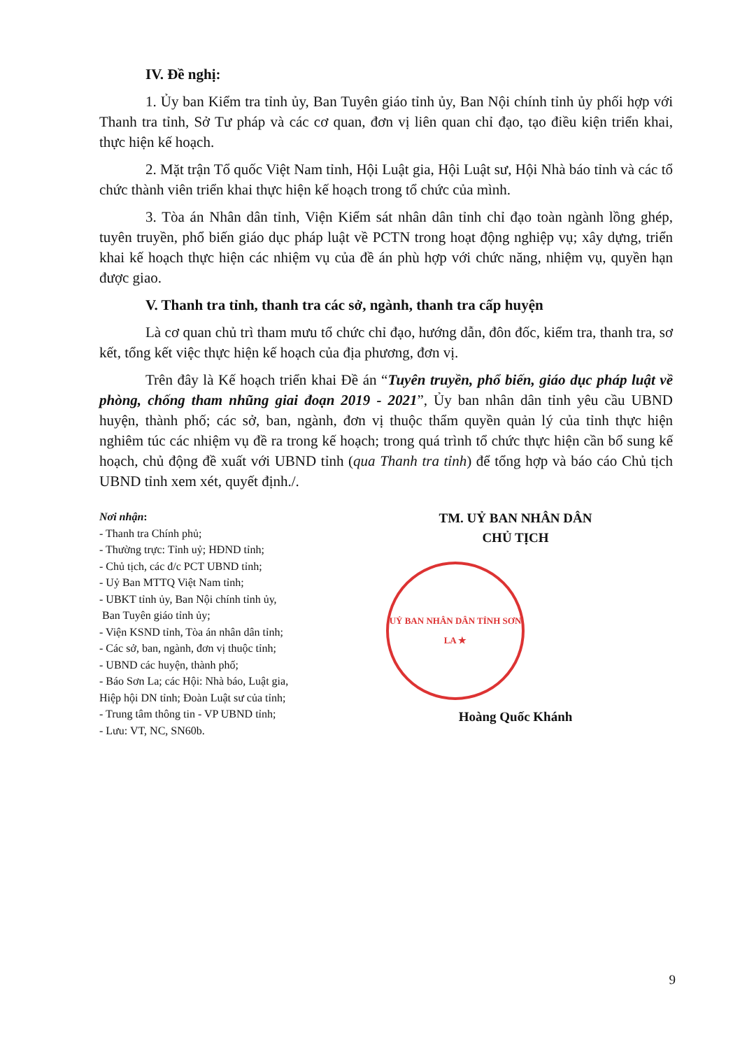IV. Đề nghị:
1. Ủy ban Kiểm tra tỉnh ủy, Ban Tuyên giáo tỉnh ủy, Ban Nội chính tỉnh ủy phối hợp với Thanh tra tỉnh, Sở Tư pháp và các cơ quan, đơn vị liên quan chỉ đạo, tạo điều kiện triển khai, thực hiện kế hoạch.
2. Mặt trận Tổ quốc Việt Nam tỉnh, Hội Luật gia, Hội Luật sư, Hội Nhà báo tỉnh và các tổ chức thành viên triển khai thực hiện kế hoạch trong tổ chức của mình.
3. Tòa án Nhân dân tỉnh, Viện Kiểm sát nhân dân tỉnh chỉ đạo toàn ngành lồng ghép, tuyên truyền, phổ biến giáo dục pháp luật về PCTN trong hoạt động nghiệp vụ; xây dựng, triển khai kế hoạch thực hiện các nhiệm vụ của đề án phù hợp với chức năng, nhiệm vụ, quyền hạn được giao.
V. Thanh tra tỉnh, thanh tra các sở, ngành, thanh tra cấp huyện
Là cơ quan chủ trì tham mưu tổ chức chỉ đạo, hướng dẫn, đôn đốc, kiểm tra, thanh tra, sơ kết, tổng kết việc thực hiện kế hoạch của địa phương, đơn vị.
Trên đây là Kế hoạch triển khai Đề án “Tuyên truyền, phổ biến, giáo dục pháp luật về phòng, chống tham nhũng giai đoạn 2019 - 2021”, Ủy ban nhân dân tỉnh yêu cầu UBND huyện, thành phố; các sở, ban, ngành, đơn vị thuộc thẩm quyền quản lý của tỉnh thực hiện nghiêm túc các nhiệm vụ đề ra trong kế hoạch; trong quá trình tổ chức thực hiện cần bổ sung kế hoạch, chủ động đề xuất với UBND tỉnh (qua Thanh tra tỉnh) để tổng hợp và báo cáo Chủ tịch UBND tỉnh xem xét, quyết định./.
Nơi nhận:
- Thanh tra Chính phủ;
- Thường trực: Tỉnh uỷ; HĐND tỉnh;
- Chủ tịch, các đ/c PCT UBND tỉnh;
- Uỷ Ban MTTQ Việt Nam tỉnh;
- UBKT tỉnh ủy, Ban Nội chính tỉnh ủy,
Ban Tuyên giáo tỉnh ủy;
- Viện KSND tỉnh, Tòa án nhân dân tỉnh;
- Các sở, ban, ngành, đơn vị thuộc tỉnh;
- UBND các huyện, thành phố;
- Báo Sơn La; các Hội: Nhà báo, Luật gia,
Hiệp hội DN tỉnh; Đoàn Luật sư của tỉnh;
- Trung tâm thông tin - VP UBND tỉnh;
- Lưu: VT, NC, SN60b.
TM. UỶ BAN NHÂN DÂN
CHỦ TỊCH
UỶ BAN NHÂN DÂN TỈNH SƠN LA ★
Hoàng Quốc Khánh
9